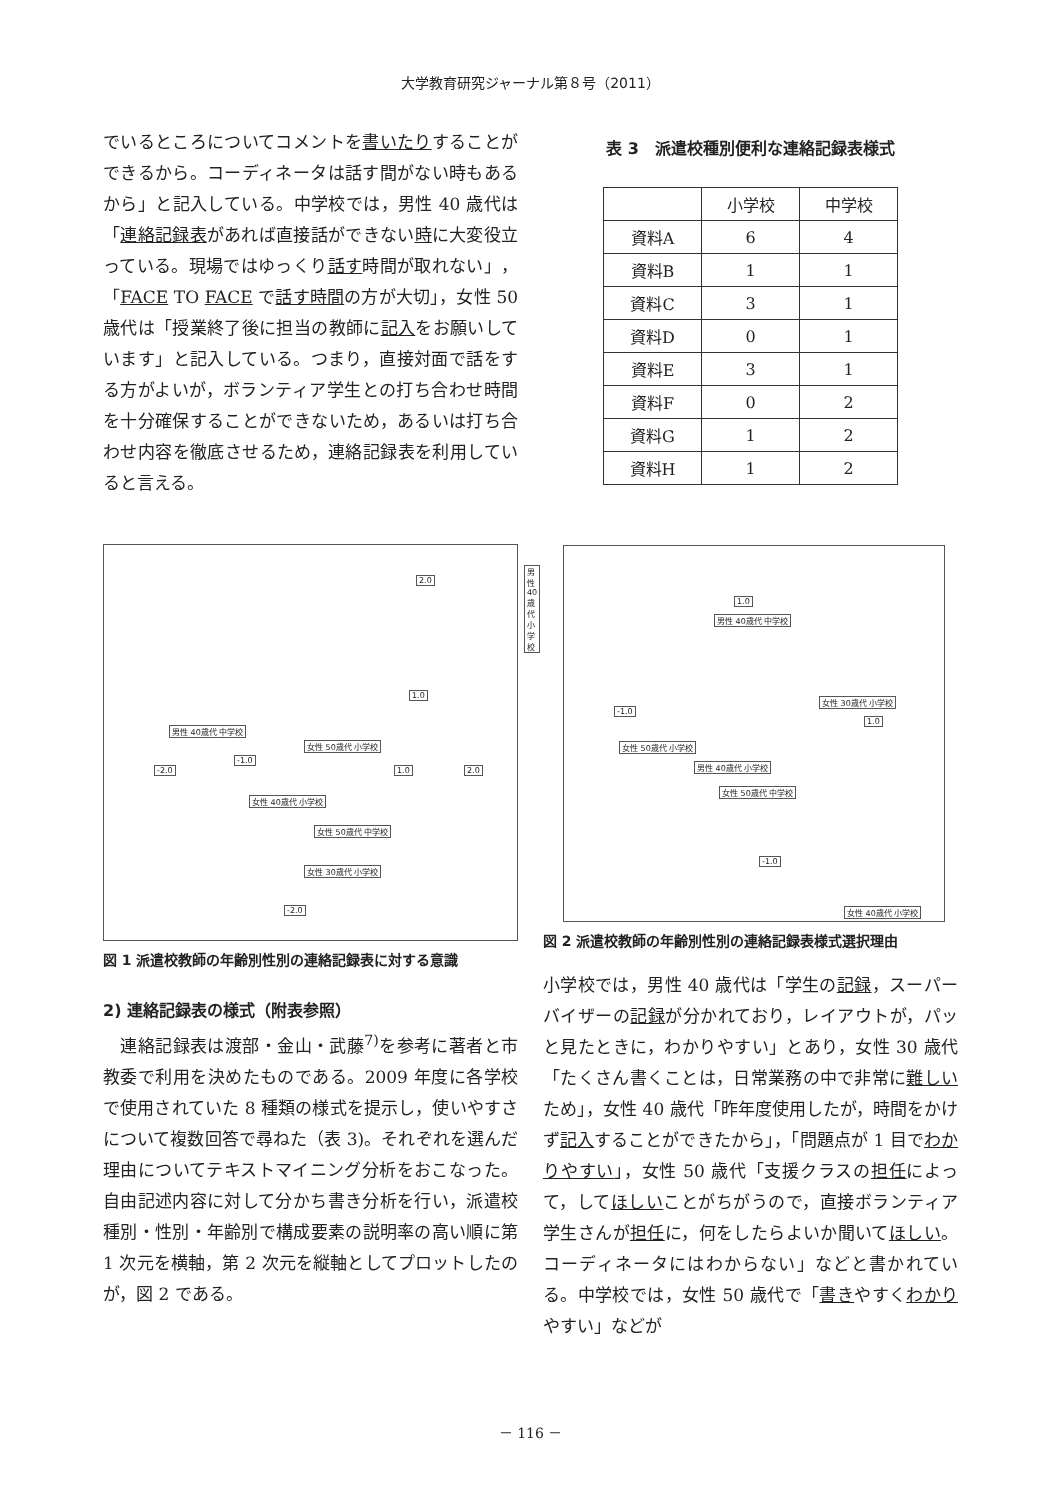大学教育研究ジャーナル第８号（2011）
でいるところについてコメントを書いたりすることができるから。コーディネータは話す間がない時もあるから」と記入している。中学校では，男性 40 歳代は「連絡記録表があれば直接話ができない時に大変役立っている。現場ではゆっくり話す時間が取れない」，「FACE TO FACE で話す時間の方が大切」，女性 50 歳代は「授業終了後に担当の教師に記入をお願いしています」と記入している。つまり，直接対面で話をする方がよいが，ボランティア学生との打ち合わせ時間を十分確保することができないため，あるいは打ち合わせ内容を徹底させるため，連絡記録表を利用していると言える。
2.0
男性 40歳代 小学校
1.0
男性 40歳代 中学校
女性 50歳代 小学校
-2.0
-1.0
1.0 2.0
女性 40歳代 小学校
女性 50歳代 中学校
女性 30歳代 小学校
-2.0
図 1 派遣校教師の年齢別性別の連絡記録表に対する意識
2) 連絡記録表の様式（附表参照）
　連絡記録表は渡部・金山・武藤<sup>7)</sup>を参考に著者と市教委で利用を決めたものである。2009 年度に各学校で使用されていた 8 種類の様式を提示し，使いやすさについて複数回答で尋ねた（表 3)。それぞれを選んだ理由についてテキストマイニング分析をおこなった。自由記述内容に対して分かち書き分析を行い，派遣校種別・性別・年齢別で構成要素の説明率の高い順に第 1 次元を横軸，第 2 次元を縦軸としてプロットしたのが，図 2 である。
表 3　派遣校種別便利な連絡記録表様式
| | 小学校 | 中学校 |
| --- | --- | --- |
| 資料A | 6 | 4 |
| 資料B | 1 | 1 |
| 資料C | 3 | 1 |
| 資料D | 0 | 1 |
| 資料E | 3 | 1 |
| 資料F | 0 | 2 |
| 資料G | 1 | 2 |
| 資料H | 1 | 2 |
1.0
男性 40歳代 中学校
女性 30歳代 小学校
-1.0
1.0
女性 50歳代 小学校
男性 40歳代 小学校
女性 50歳代 中学校
-1.0
女性 40歳代 小学校
図 2 派遣校教師の年齢別性別の連絡記録表様式選択理由
小学校では，男性 40 歳代は「学生の記録，スーパーバイザーの記録が分かれており，レイアウトが，パッと見たときに，わかりやすい」とあり，女性 30 歳代「たくさん書くことは，日常業務の中で非常に難しいため」，女性 40 歳代「昨年度使用したが，時間をかけず記入することができたから」，「問題点が 1 目でわかりやすい」，女性 50 歳代「支援クラスの担任によって，してほしいことがちがうので，直接ボランティア学生さんが担任に，何をしたらよいか聞いてほしい。コーディネータにはわからない」などと書かれている。中学校では，女性 50 歳代で「書きやすくわかりやすい」などが
－ 116 －